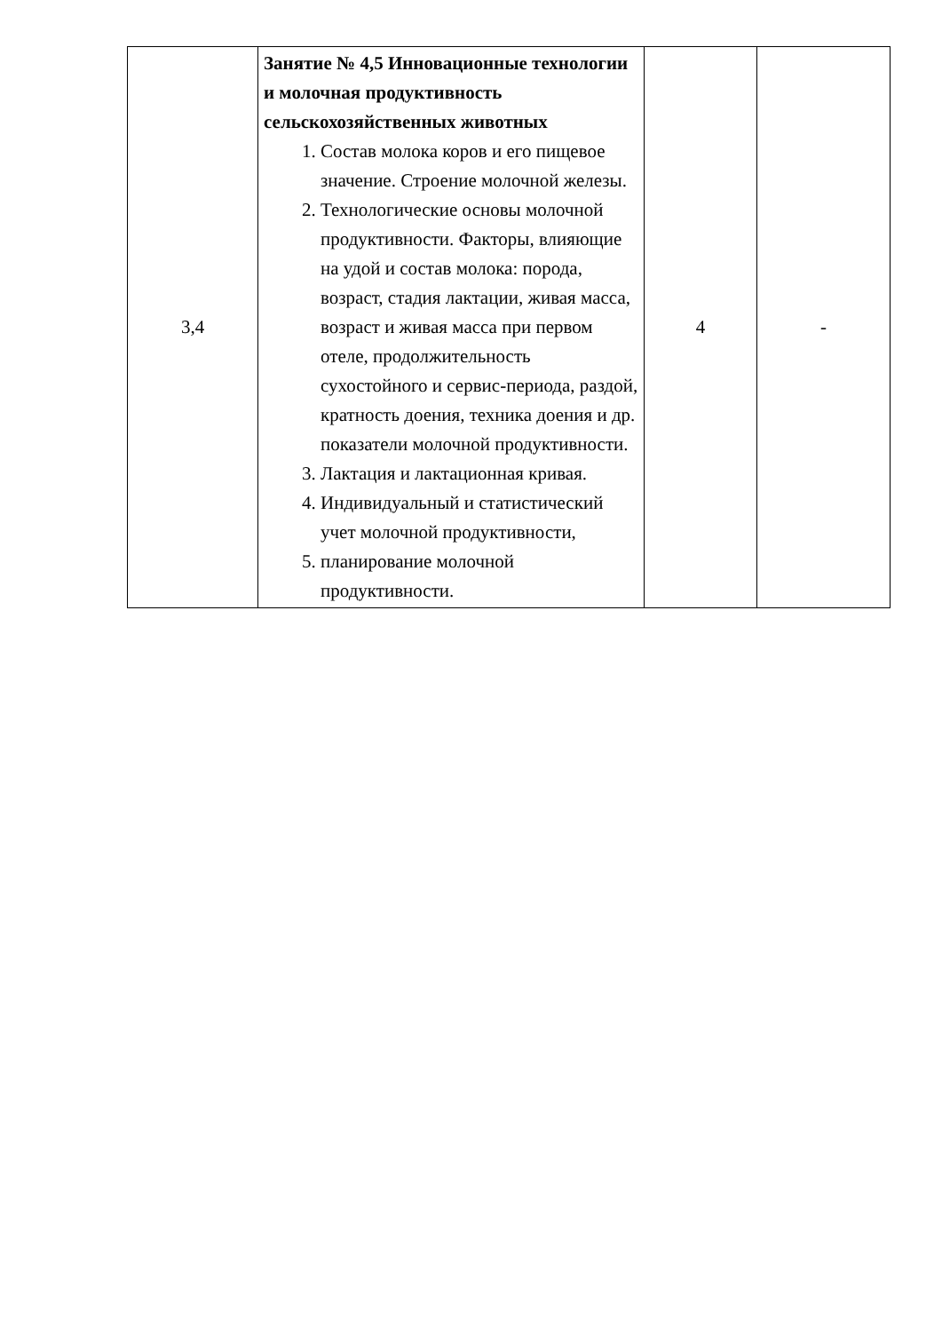| 3,4 | Занятие № 4,5 Инновационные технологии и молочная продуктивность сельскохозяйственных животных 1. Состав молока коров и его пищевое значение. Строение молочной железы. 2. Технологические основы молочной продуктивности. Факторы, влияющие на удой и состав молока: порода, возраст, стадия лактации, живая масса, возраст и живая масса при первом отеле, продолжительность сухостойного и сервис-периода, раздой, кратность доения, техника доения и др. показатели молочной продуктивности. 3. Лактация и лактационная кривая. 4. Индивидуальный и статистический учет молочной продуктивности, 5. планирование молочной продуктивности. | 4 | - |